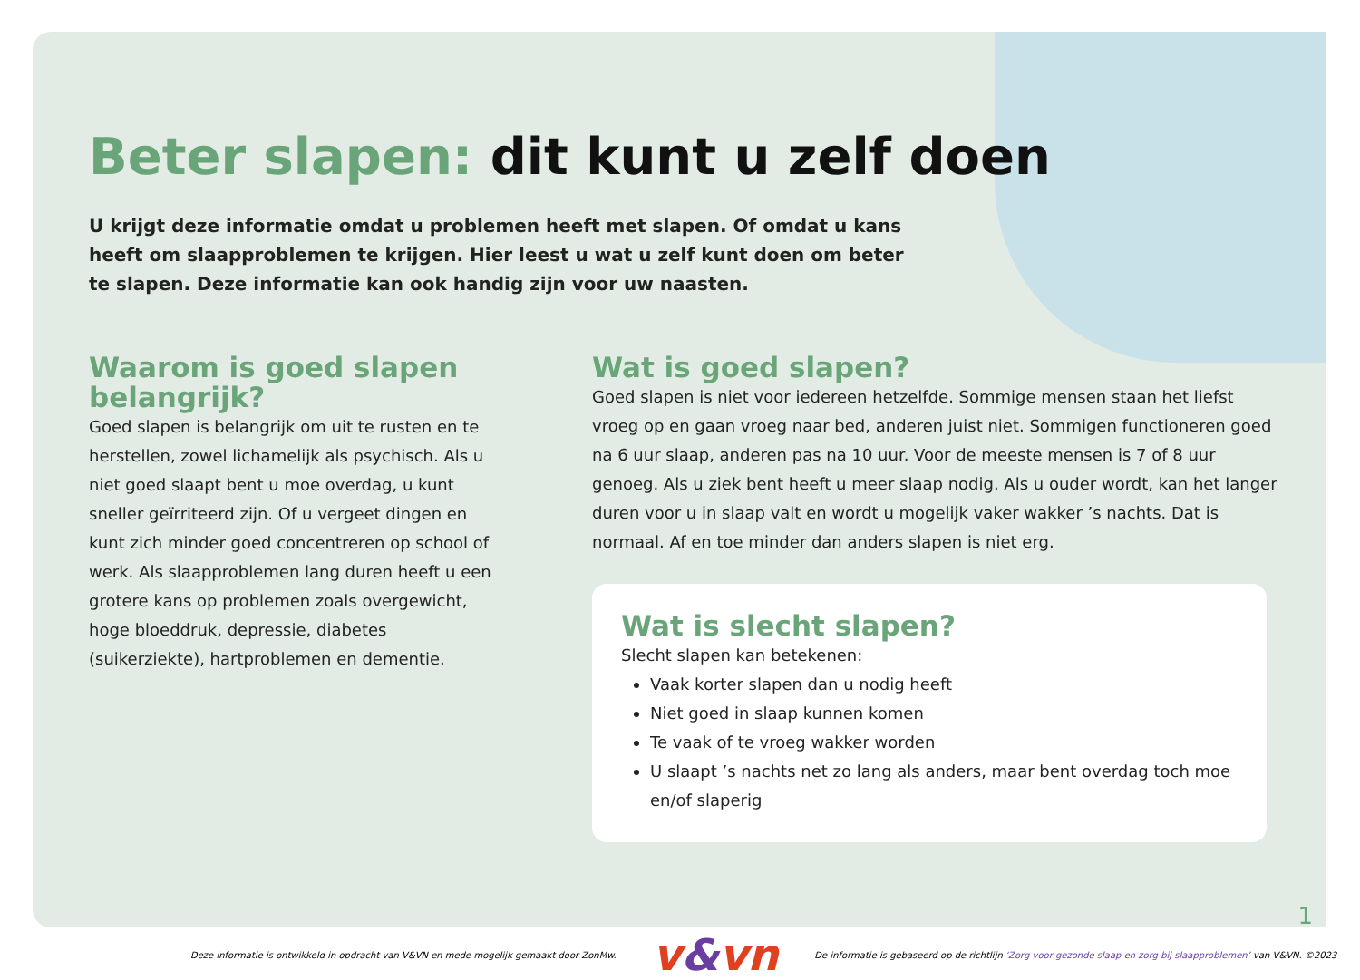Beter slapen: dit kunt u zelf doen
U krijgt deze informatie omdat u problemen heeft met slapen. Of omdat u kans heeft om slaapproblemen te krijgen. Hier leest u wat u zelf kunt doen om beter te slapen. Deze informatie kan ook handig zijn voor uw naasten.
Waarom is goed slapen belangrijk?
Goed slapen is belangrijk om uit te rusten en te herstellen, zowel lichamelijk als psychisch. Als u niet goed slaapt bent u moe overdag, u kunt sneller geïrriteerd zijn. Of u vergeet dingen en kunt zich minder goed concentreren op school of werk. Als slaapproblemen lang duren heeft u een grotere kans op problemen zoals overgewicht, hoge bloeddruk, depressie, diabetes (suikerziekte), hartproblemen en dementie.
Wat is goed slapen?
Goed slapen is niet voor iedereen hetzelfde. Sommige mensen staan het liefst vroeg op en gaan vroeg naar bed, anderen juist niet. Sommigen functioneren goed na 6 uur slaap, anderen pas na 10 uur. Voor de meeste mensen is 7 of 8 uur genoeg. Als u ziek bent heeft u meer slaap nodig. Als u ouder wordt, kan het langer duren voor u in slaap valt en wordt u mogelijk vaker wakker ’s nachts. Dat is normaal. Af en toe minder dan anders slapen is niet erg.
Wat is slecht slapen?
Slecht slapen kan betekenen:
Vaak korter slapen dan u nodig heeft
Niet goed in slaap kunnen komen
Te vaak of te vroeg wakker worden
U slaapt ’s nachts net zo lang als anders, maar bent overdag toch moe en/of slaperig
1
Deze informatie is ontwikkeld in opdracht van V&VN en mede mogelijk gemaakt door ZonMw. v&vn De informatie is gebaseerd op de richtlijn ‘Zorg voor gezonde slaap en zorg bij slaapproblemen’ van V&VN. ©2023